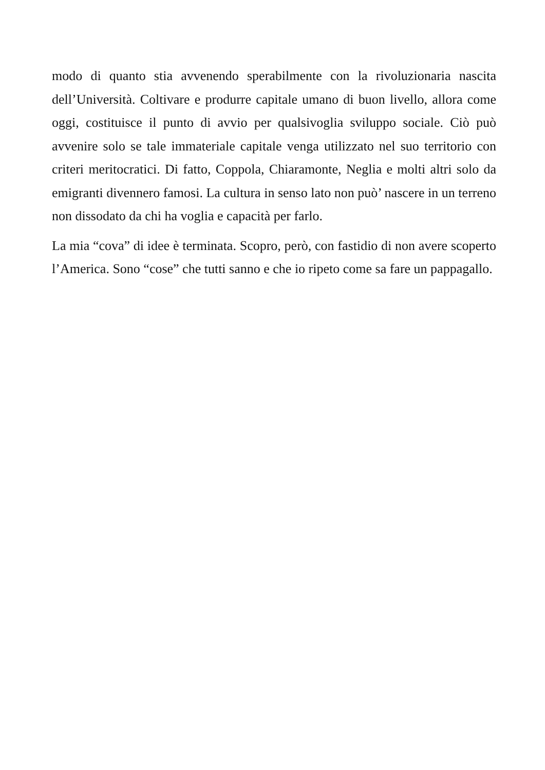modo di quanto stia avvenendo sperabilmente con la rivoluzionaria nascita dell’Università. Coltivare e produrre capitale umano di buon livello, allora come oggi, costituisce il punto di avvio per qualsivoglia sviluppo sociale. Ciò può avvenire solo se tale immateriale capitale venga utilizzato nel suo territorio con criteri meritocratici. Di fatto, Coppola, Chiaramonte, Neglia e molti altri solo da emigranti divennero famosi. La cultura in senso lato non può’ nascere in un terreno non dissodato da chi ha voglia e capacità per farlo.
La mia “cova” di idee è terminata. Scopro, però, con fastidio di non avere scoperto l’America. Sono “cose” che tutti sanno e che io ripeto come sa fare un pappagallo.